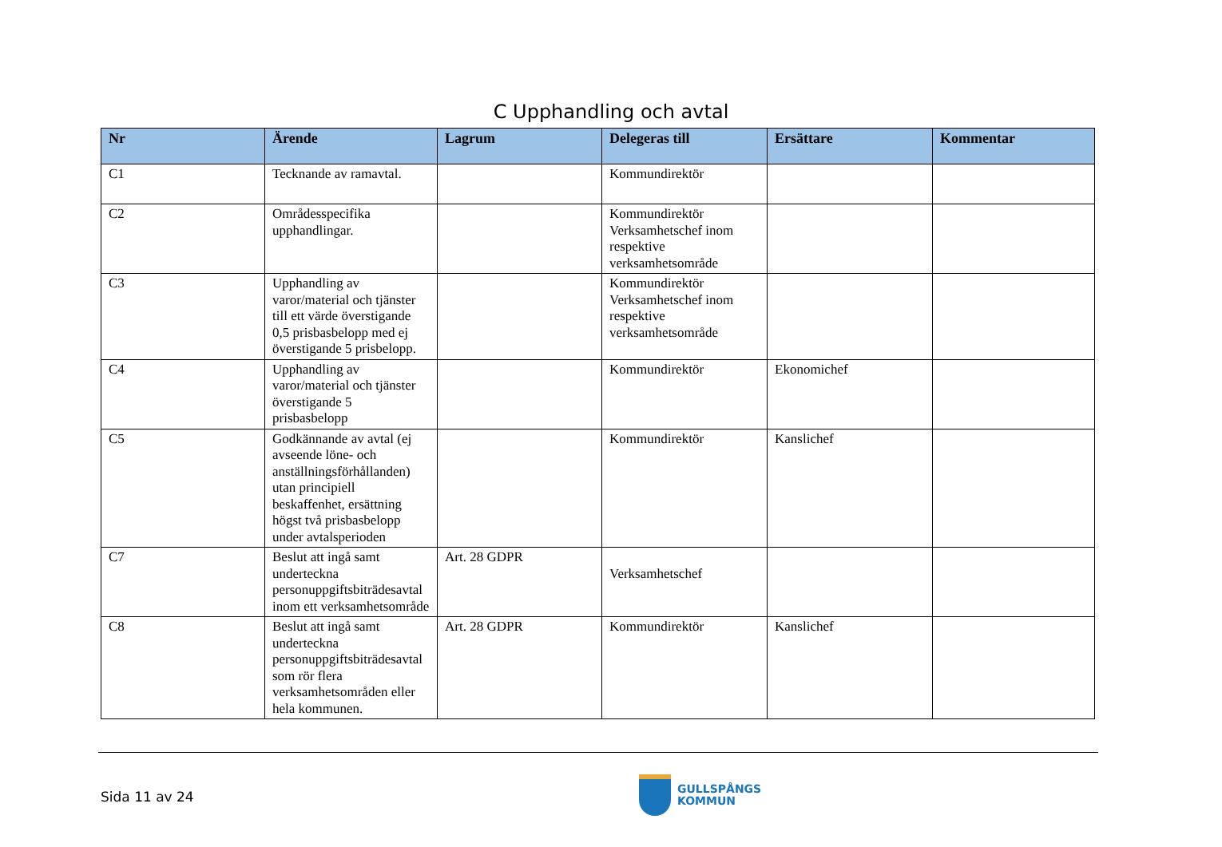C Upphandling och avtal
| Nr | Ärende | Lagrum | Delegeras till | Ersättare | Kommentar |
| --- | --- | --- | --- | --- | --- |
| C1 | Tecknande av ramavtal. | | Kommundirektör | | |
| C2 | Områdesspecifika upphandlingar. | | Kommundirektör Verksamhetschef inom respektive verksamhetsområde | | |
| C3 | Upphandling av varor/material och tjänster till ett värde överstigande 0,5 prisbasbelopp med ej överstigande 5 prisbelopp. | | Kommundirektör Verksamhetschef inom respektive verksamhetsområde | | |
| C4 | Upphandling av varor/material och tjänster överstigande 5 prisbasbelopp | | Kommundirektör | Ekonomichef | |
| C5 | Godkännande av avtal (ej avseende löne- och anställningsförhållanden) utan principiell beskaffenhet, ersättning högst två prisbasbelopp under avtalsperioden | | Kommundirektör | Kanslichef | |
| C7 | Beslut att ingå samt underteckna personuppgiftsbiträdesavtal inom ett verksamhetsområde | Art. 28 GDPR | Verksamhetschef | | |
| C8 | Beslut att ingå samt underteckna personuppgiftsbiträdesavtal som rör flera verksamhetsområden eller hela kommunen. | Art. 28 GDPR | Kommundirektör | Kanslichef | |
Sida 11 av 24
GULLSPÅNGS
KOMMUN